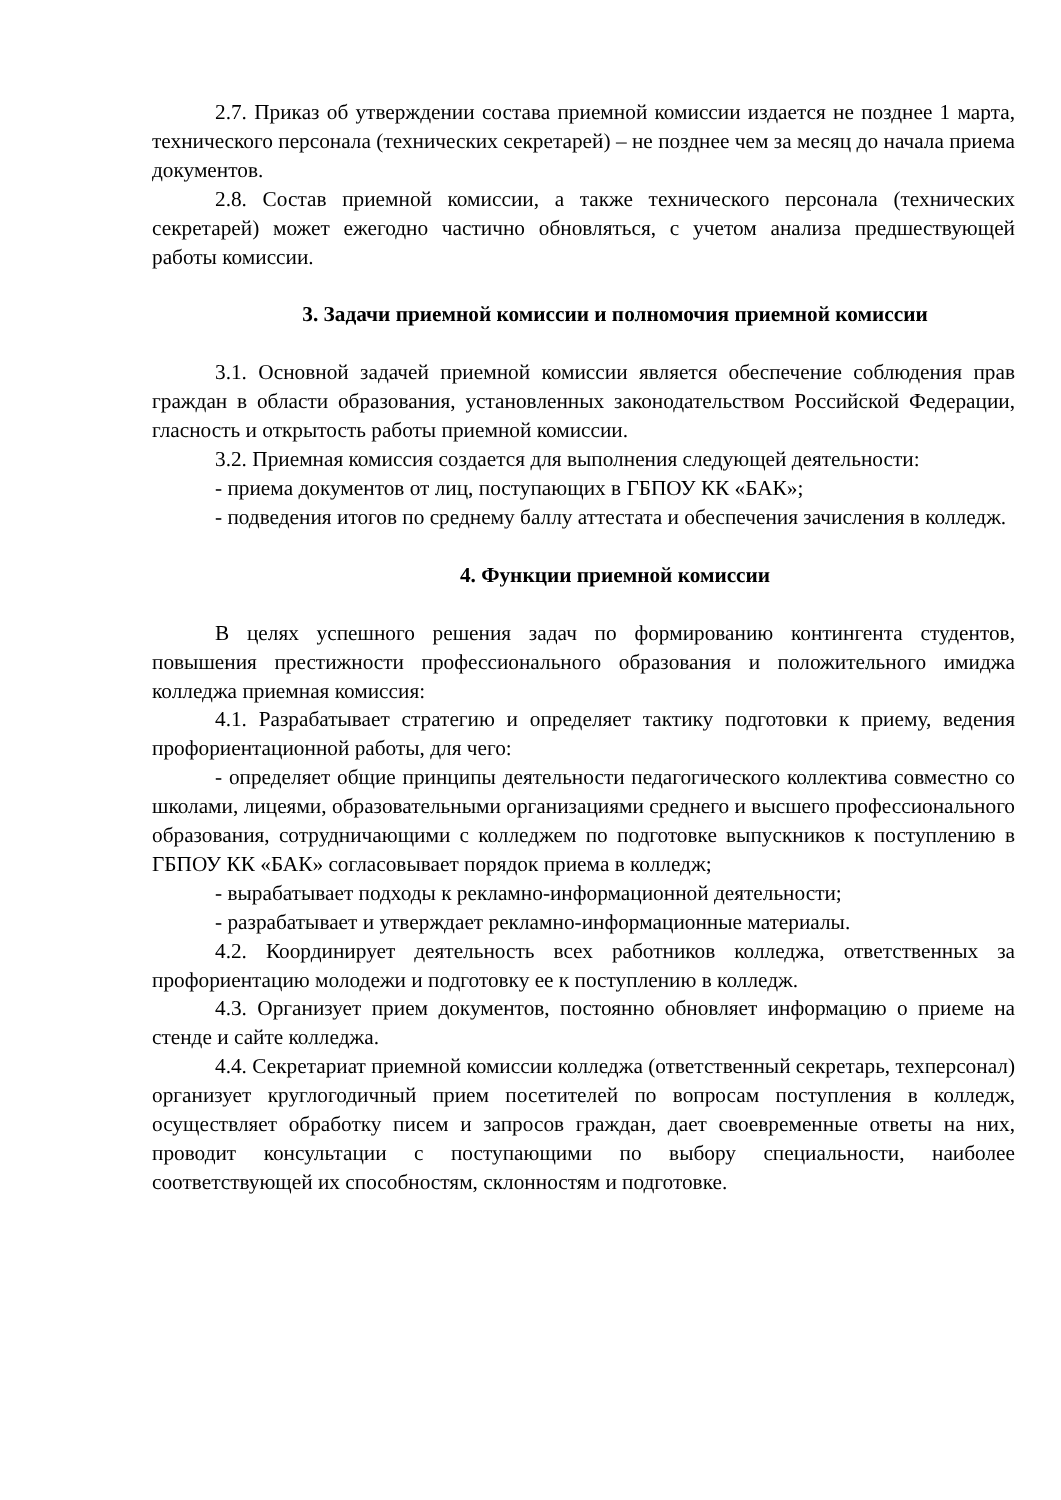2.7. Приказ об утверждении состава приемной комиссии издается не позднее 1 марта, технического персонала (технических секретарей) – не позднее чем за месяц до начала приема документов.
2.8. Состав приемной комиссии, а также технического персонала (технических секретарей) может ежегодно частично обновляться, с учетом анализа предшествующей работы комиссии.
3. Задачи приемной комиссии и полномочия приемной комиссии
3.1. Основной задачей приемной комиссии является обеспечение соблюдения прав граждан в области образования, установленных законодательством Российской Федерации, гласность и открытость работы приемной комиссии.
3.2. Приемная комиссия создается для выполнения следующей деятельности:
- приема документов от лиц, поступающих в ГБПОУ КК «БАК»;
- подведения итогов по среднему баллу аттестата и обеспечения зачисления в колледж.
4. Функции приемной комиссии
В целях успешного решения задач по формированию контингента студентов, повышения престижности профессионального образования и положительного имиджа колледжа приемная комиссия:
4.1. Разрабатывает стратегию и определяет тактику подготовки к приему, ведения профориентационной работы, для чего:
- определяет общие принципы деятельности педагогического коллектива совместно со школами, лицеями, образовательными организациями среднего и высшего профессионального образования, сотрудничающими с колледжем по подготовке выпускников к поступлению в ГБПОУ КК «БАК» согласовывает порядок приема в колледж;
- вырабатывает подходы к рекламно-информационной деятельности;
- разрабатывает и утверждает рекламно-информационные материалы.
4.2. Координирует деятельность всех работников колледжа, ответственных за профориентацию молодежи и подготовку ее к поступлению в колледж.
4.3. Организует прием документов, постоянно обновляет информацию о приеме на стенде и сайте колледжа.
4.4. Секретариат приемной комиссии колледжа (ответственный секретарь, техперсонал) организует круглогодичный прием посетителей по вопросам поступления в колледж, осуществляет обработку писем и запросов граждан, дает своевременные ответы на них, проводит консультации с поступающими по выбору специальности, наиболее соответствующей их способностям, склонностям и подготовке.